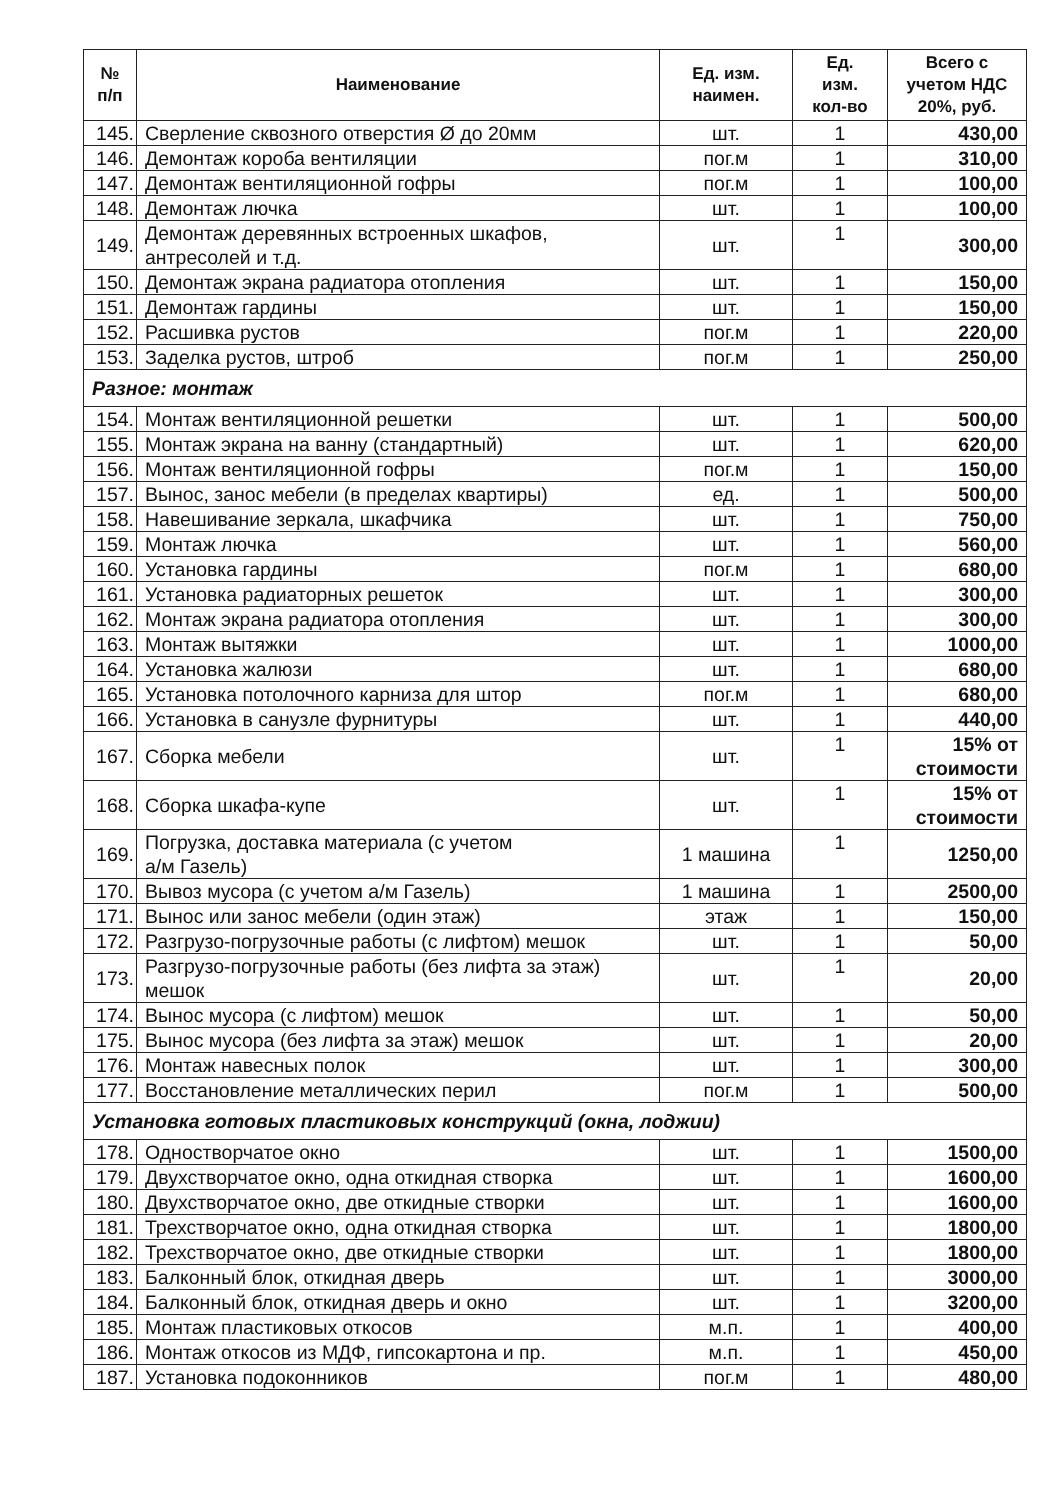| № п/п | Наименование | Ед. изм. наимен. | Ед. изм. кол-во | Всего с учетом НДС 20%, руб. |
| --- | --- | --- | --- | --- |
| 145. | Сверление сквозного отверстия Ø до 20мм | шт. | 1 | 430,00 |
| 146. | Демонтаж короба вентиляции | пог.м | 1 | 310,00 |
| 147. | Демонтаж вентиляционной гофры | пог.м | 1 | 100,00 |
| 148. | Демонтаж лючка | шт. | 1 | 100,00 |
| 149. | Демонтаж деревянных встроенных шкафов, антресолей и т.д. | шт. | 1 | 300,00 |
| 150. | Демонтаж экрана радиатора отопления | шт. | 1 | 150,00 |
| 151. | Демонтаж гардины | шт. | 1 | 150,00 |
| 152. | Расшивка рустов | пог.м | 1 | 220,00 |
| 153. | Заделка рустов, штроб | пог.м | 1 | 250,00 |
| Разное: монтаж | | | | |
| 154. | Монтаж вентиляционной решетки | шт. | 1 | 500,00 |
| 155. | Монтаж экрана на ванну (стандартный) | шт. | 1 | 620,00 |
| 156. | Монтаж вентиляционной гофры | пог.м | 1 | 150,00 |
| 157. | Вынос, занос мебели (в пределах квартиры) | ед. | 1 | 500,00 |
| 158. | Навешивание зеркала, шкафчика | шт. | 1 | 750,00 |
| 159. | Монтаж лючка | шт. | 1 | 560,00 |
| 160. | Установка гардины | пог.м | 1 | 680,00 |
| 161. | Установка радиаторных решеток | шт. | 1 | 300,00 |
| 162. | Монтаж экрана радиатора отопления | шт. | 1 | 300,00 |
| 163. | Монтаж вытяжки | шт. | 1 | 1000,00 |
| 164. | Установка жалюзи | шт. | 1 | 680,00 |
| 165. | Установка потолочного карниза для штор | пог.м | 1 | 680,00 |
| 166. | Установка в санузле фурнитуры | шт. | 1 | 440,00 |
| 167. | Сборка мебели | шт. | 1 | 15% от стоимости |
| 168. | Сборка шкафа-купе | шт. | 1 | 15% от стоимости |
| 169. | Погрузка, доставка материала (с учетом а/м Газель) | 1 машина | 1 | 1250,00 |
| 170. | Вывоз мусора (с учетом а/м Газель) | 1 машина | 1 | 2500,00 |
| 171. | Вынос или занос мебели (один этаж) | этаж | 1 | 150,00 |
| 172. | Разгрузо-погрузочные работы (с лифтом) мешок | шт. | 1 | 50,00 |
| 173. | Разгрузо-погрузочные работы (без лифта за этаж) мешок | шт. | 1 | 20,00 |
| 174. | Вынос мусора (с лифтом) мешок | шт. | 1 | 50,00 |
| 175. | Вынос мусора (без лифта за этаж) мешок | шт. | 1 | 20,00 |
| 176. | Монтаж навесных полок | шт. | 1 | 300,00 |
| 177. | Восстановление металлических перил | пог.м | 1 | 500,00 |
| Установка готовых пластиковых конструкций (окна, лоджии) | | | | |
| 178. | Одностворчатое окно | шт. | 1 | 1500,00 |
| 179. | Двухстворчатое окно, одна откидная створка | шт. | 1 | 1600,00 |
| 180. | Двухстворчатое окно, две откидные створки | шт. | 1 | 1600,00 |
| 181. | Трехстворчатое окно, одна откидная створка | шт. | 1 | 1800,00 |
| 182. | Трехстворчатое окно, две откидные створки | шт. | 1 | 1800,00 |
| 183. | Балконный блок, откидная дверь | шт. | 1 | 3000,00 |
| 184. | Балконный блок, откидная дверь и окно | шт. | 1 | 3200,00 |
| 185. | Монтаж пластиковых откосов | м.п. | 1 | 400,00 |
| 186. | Монтаж откосов из МДФ, гипсокартона и пр. | м.п. | 1 | 450,00 |
| 187. | Установка подоконников | пог.м | 1 | 480,00 |